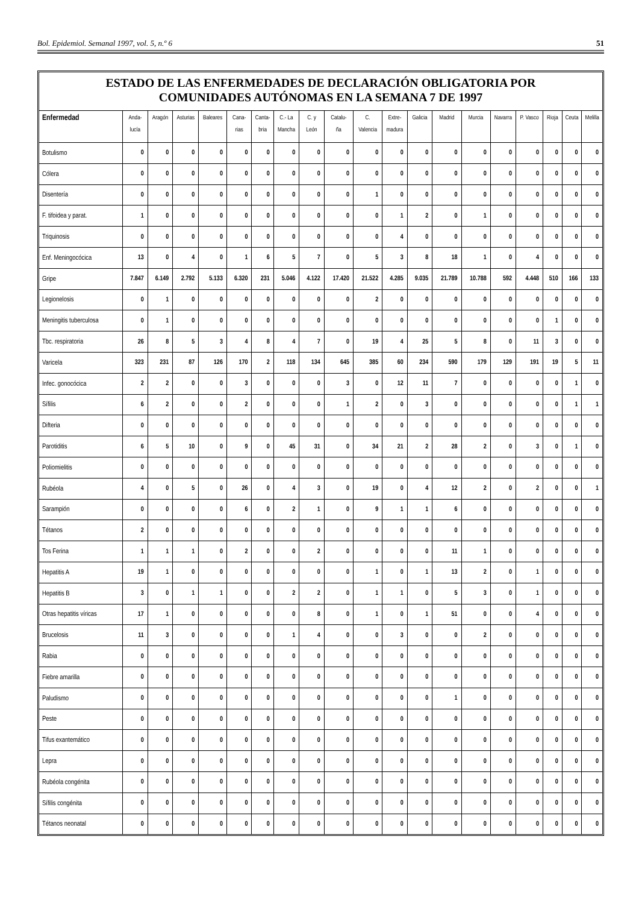Bol. Epidemiol. Semanal 1997, vol. 5, n.º 6 51
ESTADO DE LAS ENFERMEDADES DE DECLARACIÓN OBLIGATORIA POR
COMUNIDADES AUTÓNOMAS EN LA SEMANA 7 DE 1997
| Enfermedad | Anda- lucía | Aragón | Asturias | Baleares | Cana- rias | Canta- bria | C.- La Mancha | C. y León | Catalu- ña | C. Valencia | Extre- madura | Galicia | Madrid | Murcia | Navarra | P. Vasco | Rioja | Ceuta | Melilla |
| --- | --- | --- | --- | --- | --- | --- | --- | --- | --- | --- | --- | --- | --- | --- | --- | --- | --- | --- | --- |
| Botulismo | 0 | 0 | 0 | 0 | 0 | 0 | 0 | 0 | 0 | 0 | 0 | 0 | 0 | 0 | 0 | 0 | 0 | 0 | 0 |
| Cólera | 0 | 0 | 0 | 0 | 0 | 0 | 0 | 0 | 0 | 0 | 0 | 0 | 0 | 0 | 0 | 0 | 0 | 0 | 0 |
| Disentería | 0 | 0 | 0 | 0 | 0 | 0 | 0 | 0 | 0 | 1 | 0 | 0 | 0 | 0 | 0 | 0 | 0 | 0 | 0 |
| F. tifoidea y parat. | 1 | 0 | 0 | 0 | 0 | 0 | 0 | 0 | 0 | 0 | 1 | 2 | 0 | 1 | 0 | 0 | 0 | 0 | 0 |
| Triquinosis | 0 | 0 | 0 | 0 | 0 | 0 | 0 | 0 | 0 | 0 | 4 | 0 | 0 | 0 | 0 | 0 | 0 | 0 | 0 |
| Enf. Meningocócica | 13 | 0 | 4 | 0 | 1 | 6 | 5 | 7 | 0 | 5 | 3 | 8 | 18 | 1 | 0 | 4 | 0 | 0 | 0 |
| Gripe | 7.847 | 6.149 | 2.792 | 5.133 | 6.320 | 231 | 5.046 | 4.122 | 17.420 | 21.522 | 4.285 | 9.035 | 21.789 | 10.788 | 592 | 4.448 | 510 | 166 | 133 |
| Legionelosis | 0 | 1 | 0 | 0 | 0 | 0 | 0 | 0 | 0 | 2 | 0 | 0 | 0 | 0 | 0 | 0 | 0 | 0 | 0 |
| Meningitis tuberculosa | 0 | 1 | 0 | 0 | 0 | 0 | 0 | 0 | 0 | 0 | 0 | 0 | 0 | 0 | 0 | 0 | 1 | 0 | 0 |
| Tbc. respiratoria | 26 | 8 | 5 | 3 | 4 | 8 | 4 | 7 | 0 | 19 | 4 | 25 | 5 | 8 | 0 | 11 | 3 | 0 | 0 |
| Varicela | 323 | 231 | 87 | 126 | 170 | 2 | 118 | 134 | 645 | 385 | 60 | 234 | 590 | 179 | 129 | 191 | 19 | 5 | 11 |
| Infec. gonocócica | 2 | 2 | 0 | 0 | 3 | 0 | 0 | 0 | 3 | 0 | 12 | 11 | 7 | 0 | 0 | 0 | 0 | 1 | 0 |
| Sífilis | 6 | 2 | 0 | 0 | 2 | 0 | 0 | 0 | 1 | 2 | 0 | 3 | 0 | 0 | 0 | 0 | 0 | 1 | 1 |
| Difteria | 0 | 0 | 0 | 0 | 0 | 0 | 0 | 0 | 0 | 0 | 0 | 0 | 0 | 0 | 0 | 0 | 0 | 0 | 0 |
| Parotiditis | 6 | 5 | 10 | 0 | 9 | 0 | 45 | 31 | 0 | 34 | 21 | 2 | 28 | 2 | 0 | 3 | 0 | 1 | 0 |
| Poliomielitis | 0 | 0 | 0 | 0 | 0 | 0 | 0 | 0 | 0 | 0 | 0 | 0 | 0 | 0 | 0 | 0 | 0 | 0 | 0 |
| Rubéola | 4 | 0 | 5 | 0 | 26 | 0 | 4 | 3 | 0 | 19 | 0 | 4 | 12 | 2 | 0 | 2 | 0 | 0 | 1 |
| Sarampión | 0 | 0 | 0 | 0 | 6 | 0 | 2 | 1 | 0 | 9 | 1 | 1 | 6 | 0 | 0 | 0 | 0 | 0 | 0 |
| Tétanos | 2 | 0 | 0 | 0 | 0 | 0 | 0 | 0 | 0 | 0 | 0 | 0 | 0 | 0 | 0 | 0 | 0 | 0 | 0 |
| Tos Ferina | 1 | 1 | 1 | 0 | 2 | 0 | 0 | 2 | 0 | 0 | 0 | 0 | 11 | 1 | 0 | 0 | 0 | 0 | 0 |
| Hepatitis A | 19 | 1 | 0 | 0 | 0 | 0 | 0 | 0 | 0 | 1 | 0 | 1 | 13 | 2 | 0 | 1 | 0 | 0 | 0 |
| Hepatitis B | 3 | 0 | 1 | 1 | 0 | 0 | 2 | 2 | 0 | 1 | 1 | 0 | 5 | 3 | 0 | 1 | 0 | 0 | 0 |
| Otras hepatitis víricas | 17 | 1 | 0 | 0 | 0 | 0 | 0 | 8 | 0 | 1 | 0 | 1 | 51 | 0 | 0 | 4 | 0 | 0 | 0 |
| Brucelosis | 11 | 3 | 0 | 0 | 0 | 0 | 1 | 4 | 0 | 0 | 3 | 0 | 0 | 2 | 0 | 0 | 0 | 0 | 0 |
| Rabia | 0 | 0 | 0 | 0 | 0 | 0 | 0 | 0 | 0 | 0 | 0 | 0 | 0 | 0 | 0 | 0 | 0 | 0 | 0 |
| Fiebre amarilla | 0 | 0 | 0 | 0 | 0 | 0 | 0 | 0 | 0 | 0 | 0 | 0 | 0 | 0 | 0 | 0 | 0 | 0 | 0 |
| Paludismo | 0 | 0 | 0 | 0 | 0 | 0 | 0 | 0 | 0 | 0 | 0 | 0 | 1 | 0 | 0 | 0 | 0 | 0 | 0 |
| Peste | 0 | 0 | 0 | 0 | 0 | 0 | 0 | 0 | 0 | 0 | 0 | 0 | 0 | 0 | 0 | 0 | 0 | 0 | 0 |
| Tifus exantemático | 0 | 0 | 0 | 0 | 0 | 0 | 0 | 0 | 0 | 0 | 0 | 0 | 0 | 0 | 0 | 0 | 0 | 0 | 0 |
| Lepra | 0 | 0 | 0 | 0 | 0 | 0 | 0 | 0 | 0 | 0 | 0 | 0 | 0 | 0 | 0 | 0 | 0 | 0 | 0 |
| Rubéola congénita | 0 | 0 | 0 | 0 | 0 | 0 | 0 | 0 | 0 | 0 | 0 | 0 | 0 | 0 | 0 | 0 | 0 | 0 | 0 |
| Sífilis congénita | 0 | 0 | 0 | 0 | 0 | 0 | 0 | 0 | 0 | 0 | 0 | 0 | 0 | 0 | 0 | 0 | 0 | 0 | 0 |
| Tétanos neonatal | 0 | 0 | 0 | 0 | 0 | 0 | 0 | 0 | 0 | 0 | 0 | 0 | 0 | 0 | 0 | 0 | 0 | 0 | 0 |